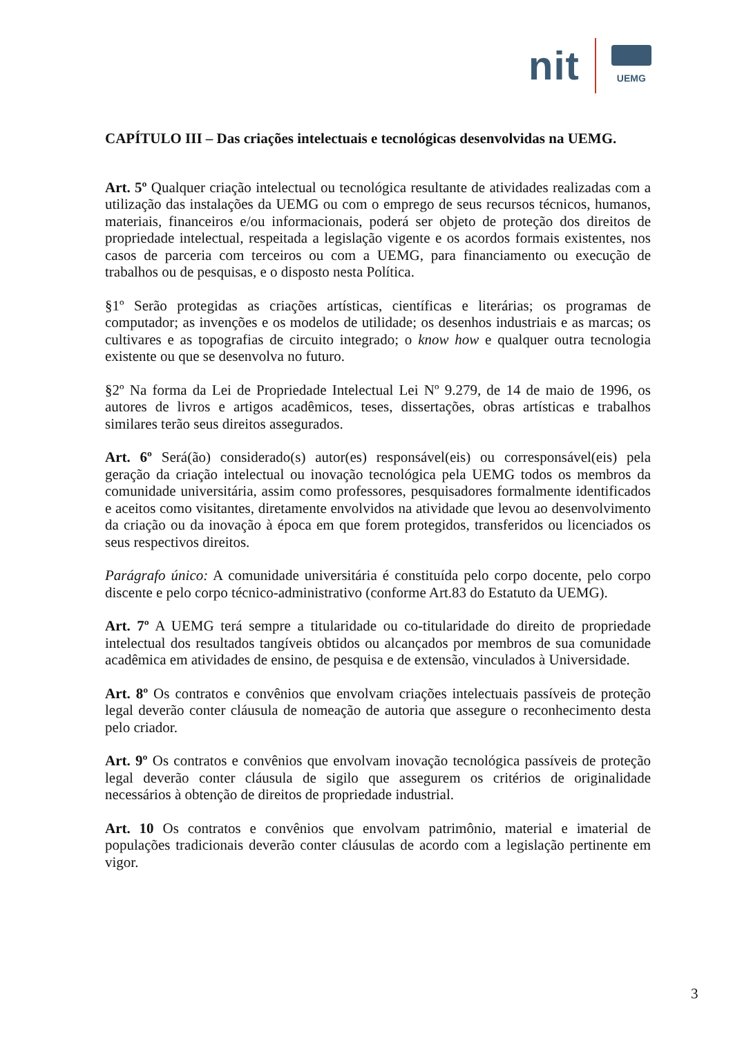nit
UEMG
CAPÍTULO III – Das criações intelectuais e tecnológicas desenvolvidas na UEMG.
Art. 5º Qualquer criação intelectual ou tecnológica resultante de atividades realizadas com a utilização das instalações da UEMG ou com o emprego de seus recursos técnicos, humanos, materiais, financeiros e/ou informacionais, poderá ser objeto de proteção dos direitos de propriedade intelectual, respeitada a legislação vigente e os acordos formais existentes, nos casos de parceria com terceiros ou com a UEMG, para financiamento ou execução de trabalhos ou de pesquisas, e o disposto nesta Política.
§1º Serão protegidas as criações artísticas, científicas e literárias; os programas de computador; as invenções e os modelos de utilidade; os desenhos industriais e as marcas; os cultivares e as topografias de circuito integrado; o know how e qualquer outra tecnologia existente ou que se desenvolva no futuro.
§2º Na forma da Lei de Propriedade Intelectual Lei Nº 9.279, de 14 de maio de 1996, os autores de livros e artigos acadêmicos, teses, dissertações, obras artísticas e trabalhos similares terão seus direitos assegurados.
Art. 6º Será(ão) considerado(s) autor(es) responsável(eis) ou corresponsável(eis) pela geração da criação intelectual ou inovação tecnológica pela UEMG todos os membros da comunidade universitária, assim como professores, pesquisadores formalmente identificados e aceitos como visitantes, diretamente envolvidos na atividade que levou ao desenvolvimento da criação ou da inovação à época em que forem protegidos, transferidos ou licenciados os seus respectivos direitos.
Parágrafo único: A comunidade universitária é constituída pelo corpo docente, pelo corpo discente e pelo corpo técnico-administrativo (conforme Art.83 do Estatuto da UEMG).
Art. 7º A UEMG terá sempre a titularidade ou co-titularidade do direito de propriedade intelectual dos resultados tangíveis obtidos ou alcançados por membros de sua comunidade acadêmica em atividades de ensino, de pesquisa e de extensão, vinculados à Universidade.
Art. 8º Os contratos e convênios que envolvam criações intelectuais passíveis de proteção legal deverão conter cláusula de nomeação de autoria que assegure o reconhecimento desta pelo criador.
Art. 9º Os contratos e convênios que envolvam inovação tecnológica passíveis de proteção legal deverão conter cláusula de sigilo que assegurem os critérios de originalidade necessários à obtenção de direitos de propriedade industrial.
Art. 10 Os contratos e convênios que envolvam patrimônio, material e imaterial de populações tradicionais deverão conter cláusulas de acordo com a legislação pertinente em vigor.
3